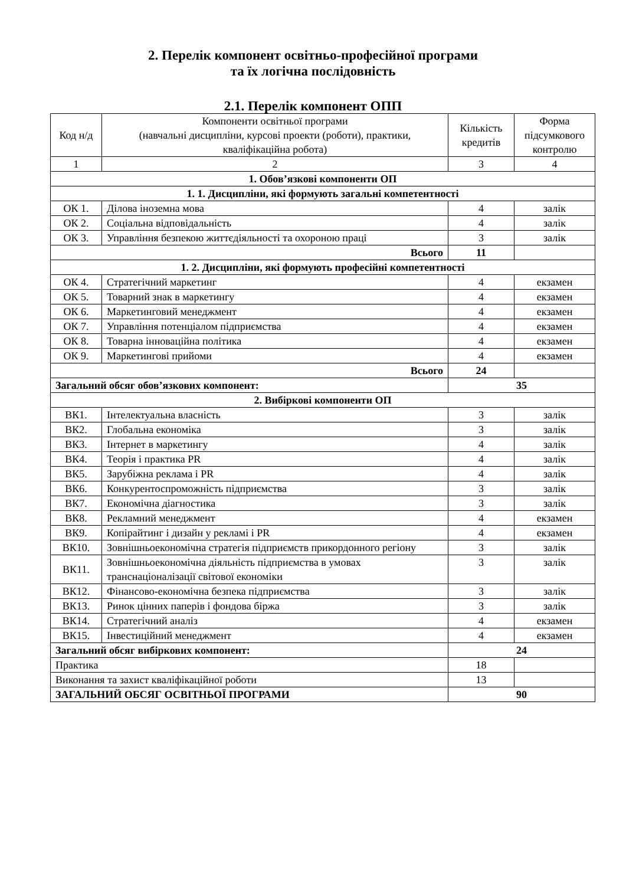2. Перелік компонент освітньо-професійної програми
та їх логічна послідовність
2.1. Перелік компонент ОПП
| Код н/д | Компоненти освітньої програми (навчальні дисципліни, курсові проекти (роботи), практики, кваліфікаційна робота) | Кількість кредитів | Форма підсумкового контролю |
| --- | --- | --- | --- |
| 1 | 2 | 3 | 4 |
| 1. Обов’язкові компоненти ОП | | | |
| 1. 1. Дисципліни, які формують загальні компетентності | | | |
| ОК 1. | Ділова іноземна мова | 4 | залік |
| ОК 2. | Соціальна відповідальність | 4 | залік |
| ОК 3. | Управління безпекою життєдіяльності та охороною праці | 3 | залік |
| Всього | | 11 | |
| 1. 2. Дисципліни, які формують професійні компетентності | | | |
| ОК 4. | Стратегічний маркетинг | 4 | екзамен |
| ОК 5. | Товарний знак в маркетингу | 4 | екзамен |
| ОК 6. | Маркетинговий менеджмент | 4 | екзамен |
| ОК 7. | Управління потенціалом підприємства | 4 | екзамен |
| ОК 8. | Товарна інноваційна політика | 4 | екзамен |
| ОК 9. | Маркетингові прийоми | 4 | екзамен |
| Всього | | 24 | |
| Загальний обсяг обов’язкових компонент: | | 35 | |
| 2. Вибіркові компоненти ОП | | | |
| ВК1. | Інтелектуальна власність | 3 | залік |
| ВК2. | Глобальна економіка | 3 | залік |
| ВК3. | Інтернет в маркетингу | 4 | залік |
| ВК4. | Теорія і практика PR | 4 | залік |
| ВК5. | Зарубіжна реклама і PR | 4 | залік |
| ВК6. | Конкурентоспроможність підприємства | 3 | залік |
| ВК7. | Економічна діагностика | 3 | залік |
| ВК8. | Рекламний менеджмент | 4 | екзамен |
| ВК9. | Копірайтинг і дизайн у рекламі і PR | 4 | екзамен |
| ВК10. | Зовнішньоекономічна стратегія підприємств прикордонного регіону | 3 | залік |
| ВК11. | Зовнішньоекономічна діяльність підприємства в умовах транснаціоналізації світової економіки | 3 | залік |
| ВК12. | Фінансово-економічна безпека підприємства | 3 | залік |
| ВК13. | Ринок цінних паперів і фондова біржа | 3 | залік |
| ВК14. | Стратегічний аналіз | 4 | екзамен |
| ВК15. | Інвестиційний менеджмент | 4 | екзамен |
| Загальний обсяг вибіркових компонент: | | 24 | |
| Практика | | 18 | |
| Виконання та захист кваліфікаційної роботи | | 13 | |
| ЗАГАЛЬНИЙ ОБСЯГ ОСВІТНЬОЇ ПРОГРАМИ | | 90 | |